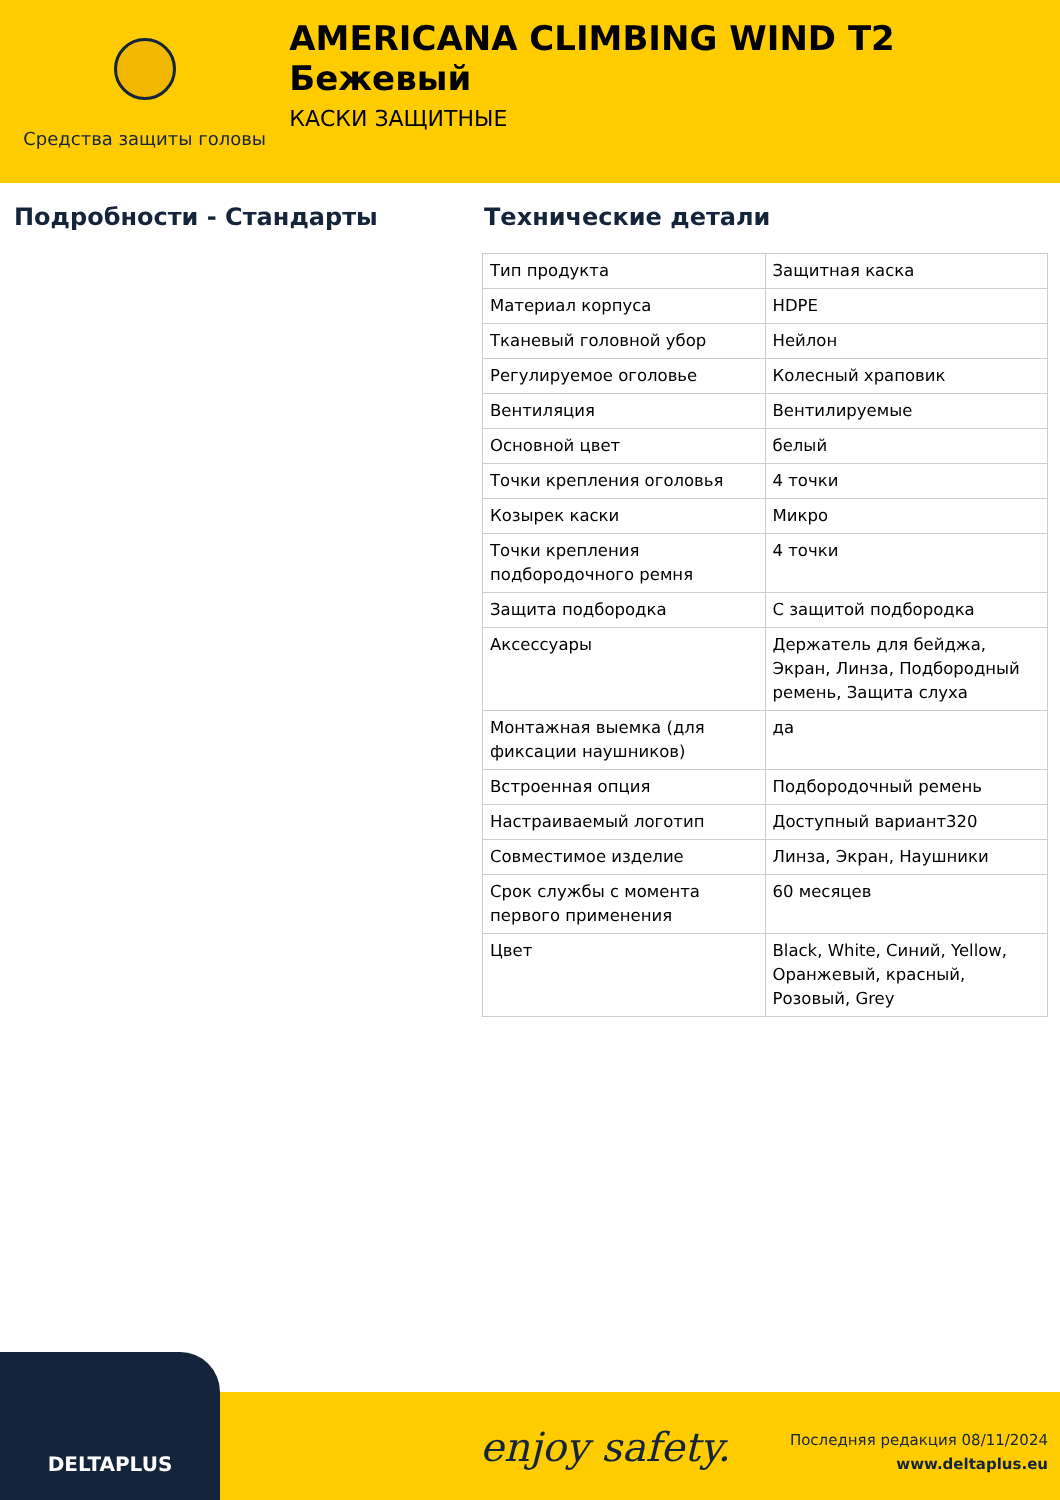Средства защиты головы
AMERICANA CLIMBING WIND T2 Бежевый
КАСКИ ЗАЩИТНЫЕ
Подробности - Стандарты Технические детали
| Тип продукта | Защитная каска |
| Материал корпуса | HDPE |
| Тканевый головной убор | Нейлон |
| Регулируемое оголовье | Колесный храповик |
| Вентиляция | Вентилируемые |
| Основной цвет | белый |
| Точки крепления оголовья | 4 точки |
| Козырек каски | Микро |
| Точки крепления подбородочного ремня | 4 точки |
| Защита подбородка | С защитой подбородка |
| Аксессуары | Держатель для бейджа, Экран, Линза, Подбородный ремень, Защита слуха |
| Монтажная выемка (для фиксации наушников) | да |
| Встроенная опция | Подбородочный ремень |
| Настраиваемый логотип | Доступный вариант320 |
| Совместимое изделие | Линза, Экран, Наушники |
| Срок службы с момента первого применения | 60 месяцев |
| Цвет | Black, White, Синий, Yellow, Оранжевый, красный, Розовый, Grey |
DELTAPLUS
enjoy safety.
Последняя редакция 08/11/2024
www.deltaplus.eu